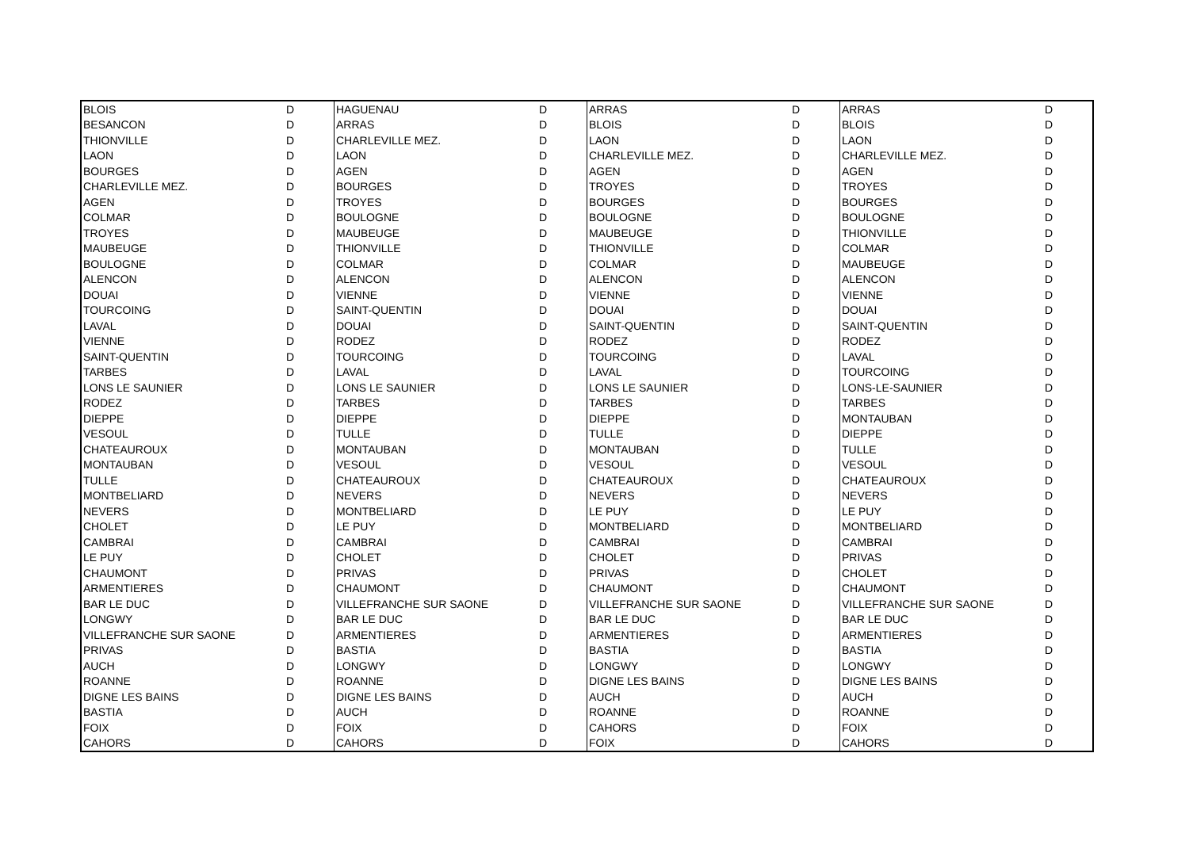| BLOIS | D | HAGUENAU | D | ARRAS | D | ARRAS | D |
| BESANCON | D | ARRAS | D | BLOIS | D | BLOIS | D |
| THIONVILLE | D | CHARLEVILLE MEZ. | D | LAON | D | LAON | D |
| LAON | D | LAON | D | CHARLEVILLE MEZ. | D | CHARLEVILLE MEZ. | D |
| BOURGES | D | AGEN | D | AGEN | D | AGEN | D |
| CHARLEVILLE MEZ. | D | BOURGES | D | TROYES | D | TROYES | D |
| AGEN | D | TROYES | D | BOURGES | D | BOURGES | D |
| COLMAR | D | BOULOGNE | D | BOULOGNE | D | BOULOGNE | D |
| TROYES | D | MAUBEUGE | D | MAUBEUGE | D | THIONVILLE | D |
| MAUBEUGE | D | THIONVILLE | D | THIONVILLE | D | COLMAR | D |
| BOULOGNE | D | COLMAR | D | COLMAR | D | MAUBEUGE | D |
| ALENCON | D | ALENCON | D | ALENCON | D | ALENCON | D |
| DOUAI | D | VIENNE | D | VIENNE | D | VIENNE | D |
| TOURCOING | D | SAINT-QUENTIN | D | DOUAI | D | DOUAI | D |
| LAVAL | D | DOUAI | D | SAINT-QUENTIN | D | SAINT-QUENTIN | D |
| VIENNE | D | RODEZ | D | RODEZ | D | RODEZ | D |
| SAINT-QUENTIN | D | TOURCOING | D | TOURCOING | D | LAVAL | D |
| TARBES | D | LAVAL | D | LAVAL | D | TOURCOING | D |
| LONS LE SAUNIER | D | LONS LE SAUNIER | D | LONS LE SAUNIER | D | LONS-LE-SAUNIER | D |
| RODEZ | D | TARBES | D | TARBES | D | TARBES | D |
| DIEPPE | D | DIEPPE | D | DIEPPE | D | MONTAUBAN | D |
| VESOUL | D | TULLE | D | TULLE | D | DIEPPE | D |
| CHATEAUROUX | D | MONTAUBAN | D | MONTAUBAN | D | TULLE | D |
| MONTAUBAN | D | VESOUL | D | VESOUL | D | VESOUL | D |
| TULLE | D | CHATEAUROUX | D | CHATEAUROUX | D | CHATEAUROUX | D |
| MONTBELIARD | D | NEVERS | D | NEVERS | D | NEVERS | D |
| NEVERS | D | MONTBELIARD | D | LE PUY | D | LE PUY | D |
| CHOLET | D | LE PUY | D | MONTBELIARD | D | MONTBELIARD | D |
| CAMBRAI | D | CAMBRAI | D | CAMBRAI | D | CAMBRAI | D |
| LE PUY | D | CHOLET | D | CHOLET | D | PRIVAS | D |
| CHAUMONT | D | PRIVAS | D | PRIVAS | D | CHOLET | D |
| ARMENTIERES | D | CHAUMONT | D | CHAUMONT | D | CHAUMONT | D |
| BAR LE DUC | D | VILLEFRANCHE SUR SAONE | D | VILLEFRANCHE SUR SAONE | D | VILLEFRANCHE SUR SAONE | D |
| LONGWY | D | BAR LE DUC | D | BAR LE DUC | D | BAR LE DUC | D |
| VILLEFRANCHE SUR SAONE | D | ARMENTIERES | D | ARMENTIERES | D | ARMENTIERES | D |
| PRIVAS | D | BASTIA | D | BASTIA | D | BASTIA | D |
| AUCH | D | LONGWY | D | LONGWY | D | LONGWY | D |
| ROANNE | D | ROANNE | D | DIGNE LES BAINS | D | DIGNE LES BAINS | D |
| DIGNE LES BAINS | D | DIGNE LES BAINS | D | AUCH | D | AUCH | D |
| BASTIA | D | AUCH | D | ROANNE | D | ROANNE | D |
| FOIX | D | FOIX | D | CAHORS | D | FOIX | D |
| CAHORS | D | CAHORS | D | FOIX | D | CAHORS | D |